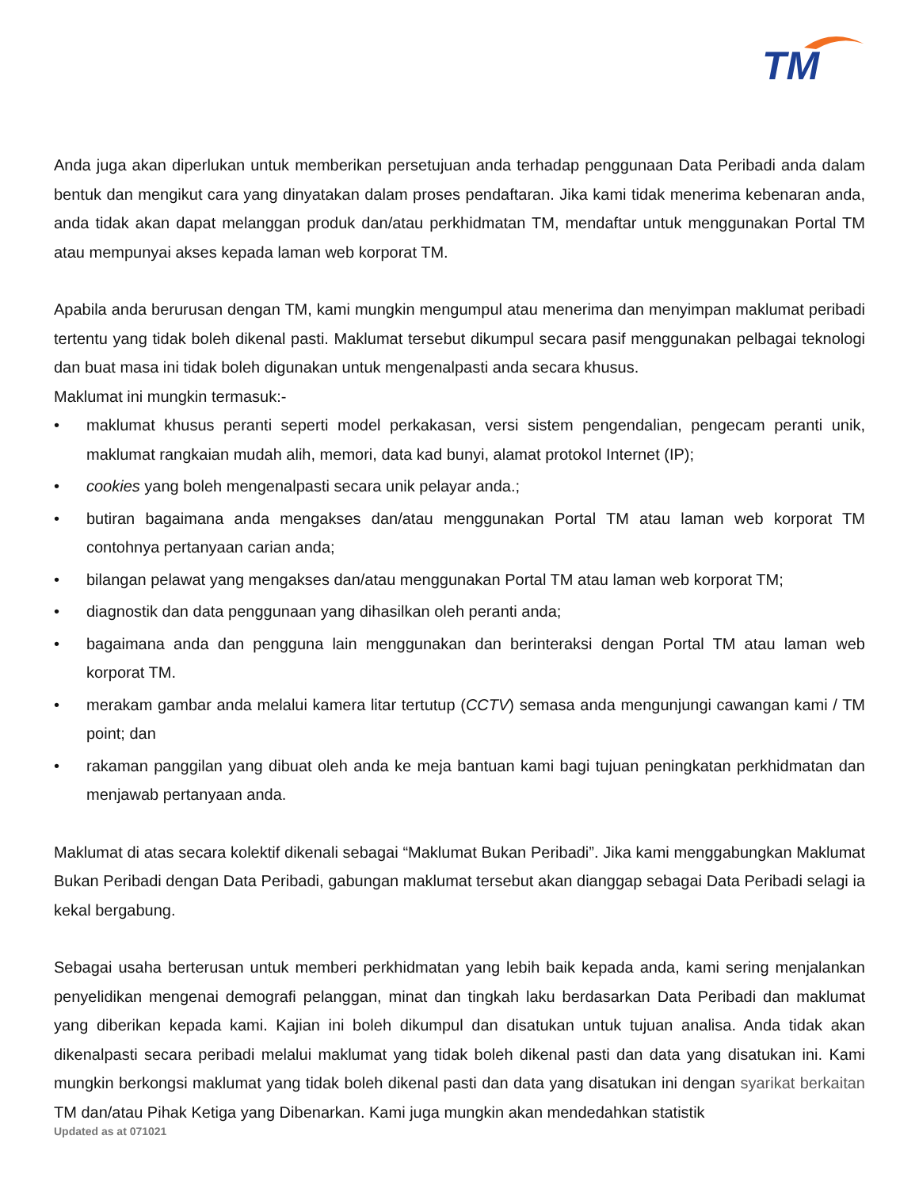TM
Anda juga akan diperlukan untuk memberikan persetujuan anda terhadap penggunaan Data Peribadi anda dalam bentuk dan mengikut cara yang dinyatakan dalam proses pendaftaran. Jika kami tidak menerima kebenaran anda, anda tidak akan dapat melanggan produk dan/atau perkhidmatan TM, mendaftar untuk menggunakan Portal TM atau mempunyai akses kepada laman web korporat TM.
Apabila anda berurusan dengan TM, kami mungkin mengumpul atau menerima dan menyimpan maklumat peribadi tertentu yang tidak boleh dikenal pasti. Maklumat tersebut dikumpul secara pasif menggunakan pelbagai teknologi dan buat masa ini tidak boleh digunakan untuk mengenalpasti anda secara khusus.
Maklumat ini mungkin termasuk:-
• maklumat khusus peranti seperti model perkakasan, versi sistem pengendalian, pengecam peranti unik, maklumat rangkaian mudah alih, memori, data kad bunyi, alamat protokol Internet (IP);
• cookies yang boleh mengenalpasti secara unik pelayar anda.;
• butiran bagaimana anda mengakses dan/atau menggunakan Portal TM atau laman web korporat TM contohnya pertanyaan carian anda;
• bilangan pelawat yang mengakses dan/atau menggunakan Portal TM atau laman web korporat TM;
• diagnostik dan data penggunaan yang dihasilkan oleh peranti anda;
• bagaimana anda dan pengguna lain menggunakan dan berinteraksi dengan Portal TM atau laman web korporat TM.
• merakam gambar anda melalui kamera litar tertutup (CCTV) semasa anda mengunjungi cawangan kami / TM point; dan
• rakaman panggilan yang dibuat oleh anda ke meja bantuan kami bagi tujuan peningkatan perkhidmatan dan menjawab pertanyaan anda.
Maklumat di atas secara kolektif dikenali sebagai “Maklumat Bukan Peribadi”. Jika kami menggabungkan Maklumat Bukan Peribadi dengan Data Peribadi, gabungan maklumat tersebut akan dianggap sebagai Data Peribadi selagi ia kekal bergabung.
Sebagai usaha berterusan untuk memberi perkhidmatan yang lebih baik kepada anda, kami sering menjalankan penyelidikan mengenai demografi pelanggan, minat dan tingkah laku berdasarkan Data Peribadi dan maklumat yang diberikan kepada kami. Kajian ini boleh dikumpul dan disatukan untuk tujuan analisa. Anda tidak akan dikenalpasti secara peribadi melalui maklumat yang tidak boleh dikenal pasti dan data yang disatukan ini. Kami mungkin berkongsi maklumat yang tidak boleh dikenal pasti dan data yang disatukan ini dengan syarikat berkaitan TM dan/atau Pihak Ketiga yang Dibenarkan. Kami juga mungkin akan mendedahkan statistik
Updated as at 071021